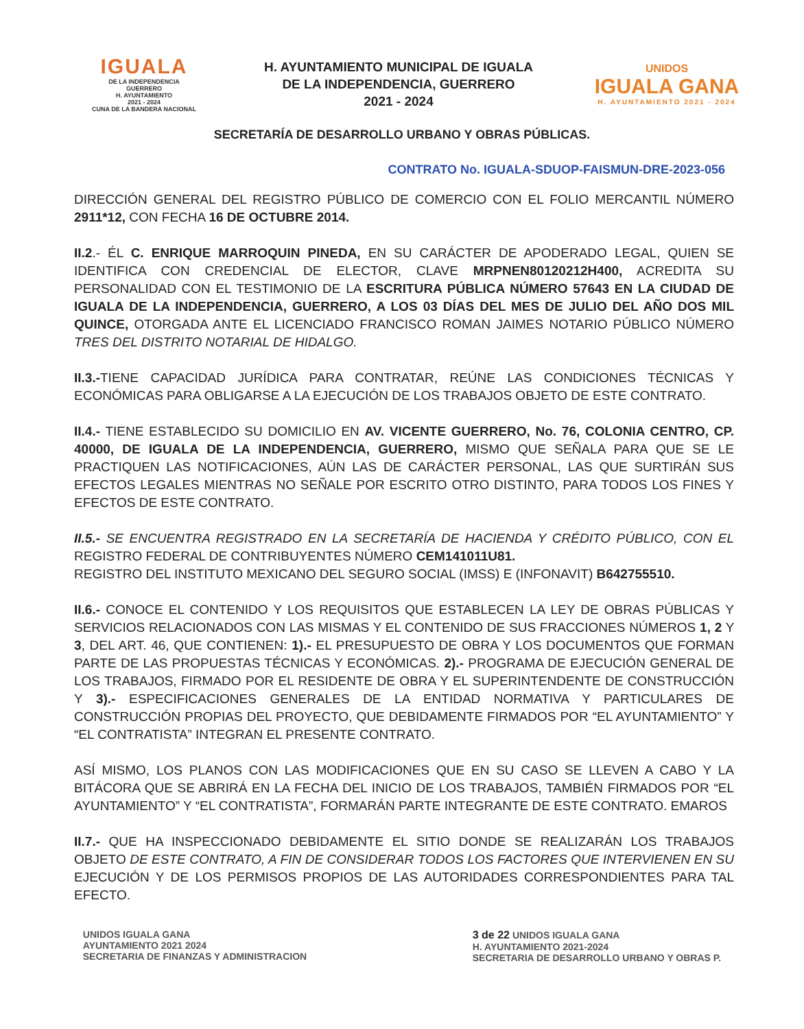IGUALA
DE LA INDEPENDENCIA
GUERRERO
H. AYUNTAMIENTO
2021 - 2024
CUNA DE LA BANDERA NACIONAL
H. AYUNTAMIENTO MUNICIPAL DE IGUALA
DE LA INDEPENDENCIA, GUERRERO
2021 - 2024
UNIDOS
IGUALA GANA
H. AYUNTAMIENTO 2021 - 2024
SECRETARÍA DE DESARROLLO URBANO Y OBRAS PÚBLICAS.
CONTRATO No. IGUALA-SDUOP-FAISMUN-DRE-2023-056
DIRECCIÓN GENERAL DEL REGISTRO PÚBLICO DE COMERCIO CON EL FOLIO MERCANTIL NÚMERO 2911*12, CON FECHA 16 DE OCTUBRE 2014.
II.2.- ÉL C. ENRIQUE MARROQUIN PINEDA, EN SU CARÁCTER DE APODERADO LEGAL, QUIEN SE IDENTIFICA CON CREDENCIAL DE ELECTOR, CLAVE MRPNEN80120212H400, ACREDITA SU PERSONALIDAD CON EL TESTIMONIO DE LA ESCRITURA PÚBLICA NÚMERO 57643 EN LA CIUDAD DE IGUALA DE LA INDEPENDENCIA, GUERRERO, A LOS 03 DÍAS DEL MES DE JULIO DEL AÑO DOS MIL QUINCE, OTORGADA ANTE EL LICENCIADO FRANCISCO ROMAN JAIMES NOTARIO PÚBLICO NÚMERO TRES DEL DISTRITO NOTARIAL DE HIDALGO.
II.3.-TIENE CAPACIDAD JURÍDICA PARA CONTRATAR, REÚNE LAS CONDICIONES TÉCNICAS Y ECONÓMICAS PARA OBLIGARSE A LA EJECUCIÓN DE LOS TRABAJOS OBJETO DE ESTE CONTRATO.
II.4.- TIENE ESTABLECIDO SU DOMICILIO EN AV. VICENTE GUERRERO, No. 76, COLONIA CENTRO, CP. 40000, DE IGUALA DE LA INDEPENDENCIA, GUERRERO, MISMO QUE SEÑALA PARA QUE SE LE PRACTIQUEN LAS NOTIFICACIONES, AÚN LAS DE CARÁCTER PERSONAL, LAS QUE SURTIRÁN SUS EFECTOS LEGALES MIENTRAS NO SEÑALE POR ESCRITO OTRO DISTINTO, PARA TODOS LOS FINES Y EFECTOS DE ESTE CONTRATO.
II.5.- SE ENCUENTRA REGISTRADO EN LA SECRETARÍA DE HACIENDA Y CRÉDITO PÚBLICO, CON EL REGISTRO FEDERAL DE CONTRIBUYENTES NÚMERO CEM141011U81.
REGISTRO DEL INSTITUTO MEXICANO DEL SEGURO SOCIAL (IMSS) E (INFONAVIT) B642755510.
II.6.- CONOCE EL CONTENIDO Y LOS REQUISITOS QUE ESTABLECEN LA LEY DE OBRAS PÚBLICAS Y SERVICIOS RELACIONADOS CON LAS MISMAS Y EL CONTENIDO DE SUS FRACCIONES NÚMEROS 1, 2 Y 3, DEL ART. 46, QUE CONTIENEN: 1).- EL PRESUPUESTO DE OBRA Y LOS DOCUMENTOS QUE FORMAN PARTE DE LAS PROPUESTAS TÉCNICAS Y ECONÓMICAS. 2).- PROGRAMA DE EJECUCIÓN GENERAL DE LOS TRABAJOS, FIRMADO POR EL RESIDENTE DE OBRA Y EL SUPERINTENDENTE DE CONSTRUCCIÓN Y 3).- ESPECIFICACIONES GENERALES DE LA ENTIDAD NORMATIVA Y PARTICULARES DE CONSTRUCCIÓN PROPIAS DEL PROYECTO, QUE DEBIDAMENTE FIRMADOS POR “EL AYUNTAMIENTO” Y “EL CONTRATISTA” INTEGRAN EL PRESENTE CONTRATO.
ASÍ MISMO, LOS PLANOS CON LAS MODIFICACIONES QUE EN SU CASO SE LLEVEN A CABO Y LA BITÁCORA QUE SE ABRIRÁ EN LA FECHA DEL INICIO DE LOS TRABAJOS, TAMBIÉN FIRMADOS POR “EL AYUNTAMIENTO” Y “EL CONTRATISTA”, FORMARÁN PARTE INTEGRANTE DE ESTE CONTRATO. EMAROS
II.7.- QUE HA INSPECCIONADO DEBIDAMENTE EL SITIO DONDE SE REALIZARÁN LOS TRABAJOS OBJETO DE ESTE CONTRATO, A FIN DE CONSIDERAR TODOS LOS FACTORES QUE INTERVIENEN EN SU EJECUCIÓN Y DE LOS PERMISOS PROPIOS DE LAS AUTORIDADES CORRESPONDIENTES PARA TAL EFECTO.
UNIDOS IGUALA GANA
AYUNTAMIENTO 2021 2024
SECRETARIA DE FINANZAS Y ADMINISTRACION
3 de 22 UNIDOS IGUALA GANA
H. AYUNTAMIENTO 2021-2024
SECRETARIA DE DESARROLLO URBANO Y OBRAS P.